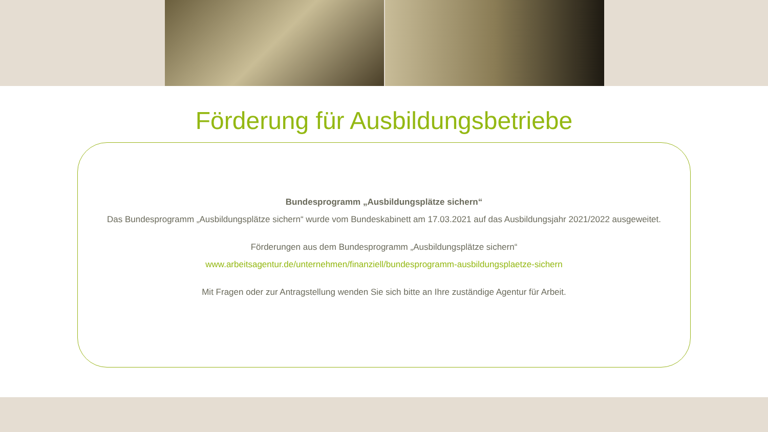Förderung für Ausbildungsbetriebe
Bundesprogramm „Ausbildungsplätze sichern“
Das Bundesprogramm „Ausbildungsplätze sichern“ wurde vom Bundeskabinett am 17.03.2021 auf das Ausbildungsjahr 2021/2022 ausgeweitet.
Förderungen aus dem Bundesprogramm „Ausbildungsplätze sichern“
www.arbeitsagentur.de/unternehmen/finanziell/bundesprogramm-ausbildungsplaetze-sichern
Mit Fragen oder zur Antragstellung wenden Sie sich bitte an Ihre zuständige Agentur für Arbeit.